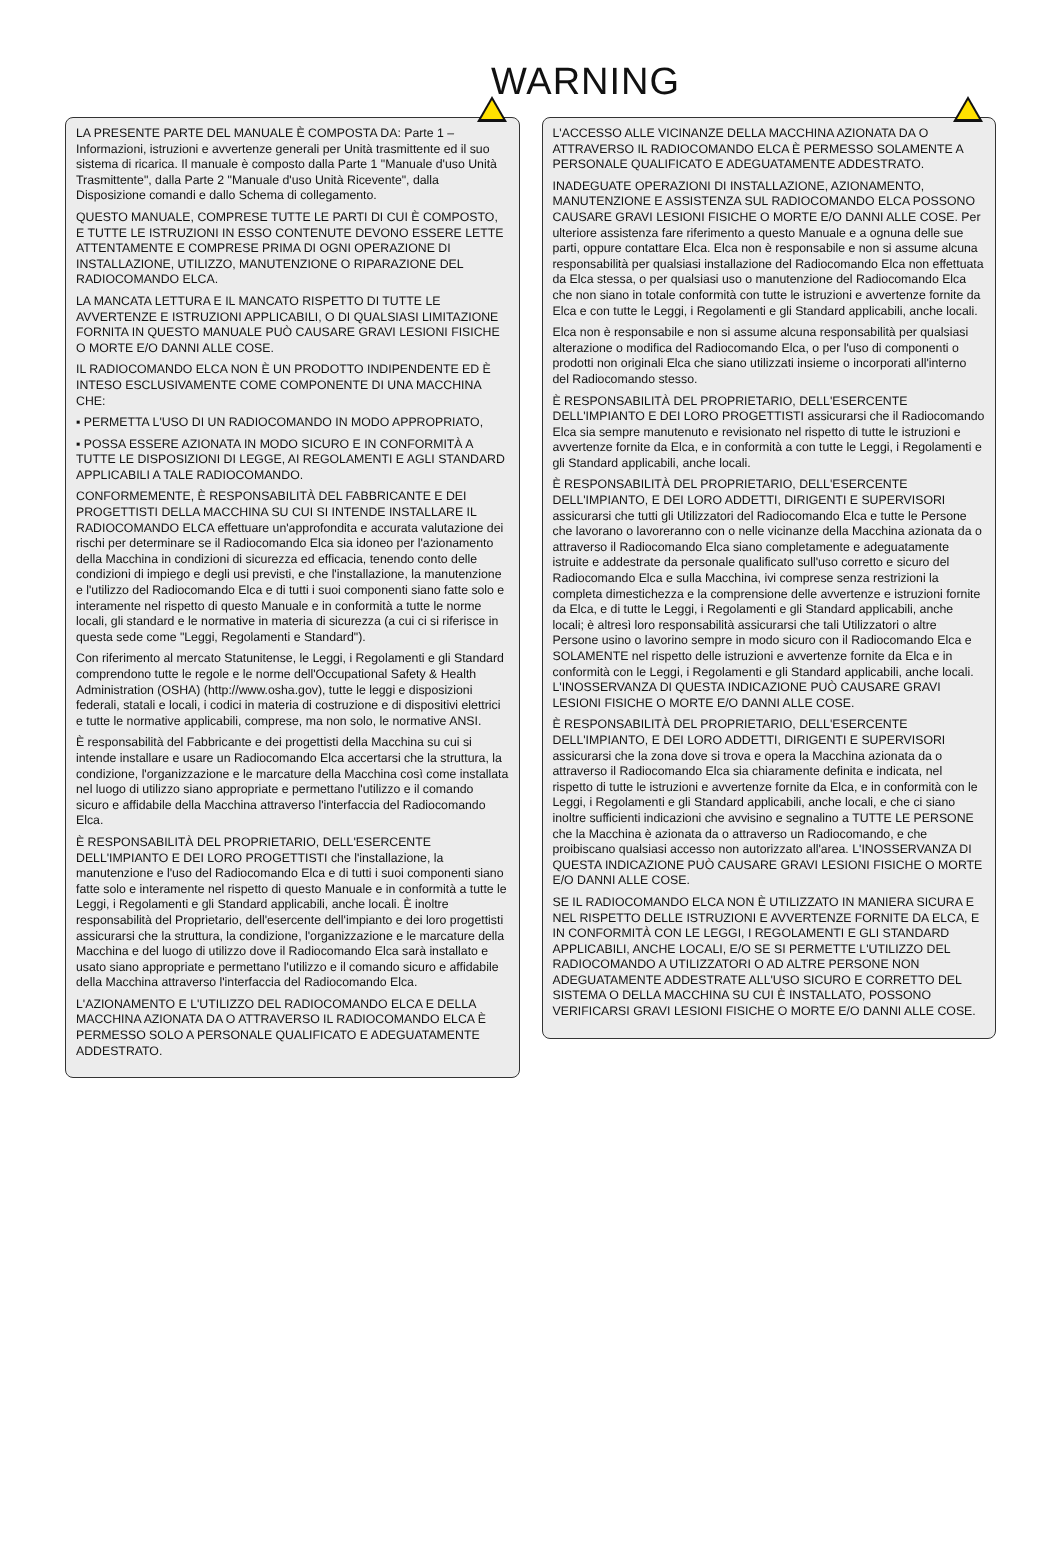WARNING
LA PRESENTE PARTE DEL MANUALE È COMPOSTA DA: Parte 1 – Informazioni, istruzioni e avvertenze generali per Unità trasmittente ed il suo sistema di ricarica. Il manuale è composto dalla Parte 1 "Manuale d'uso Unità Trasmittente", dalla Parte 2 "Manuale d'uso Unità Ricevente", dalla Disposizione comandi e dallo Schema di collegamento.
QUESTO MANUALE, COMPRESE TUTTE LE PARTI DI CUI È COMPOSTO, E TUTTE LE ISTRUZIONI IN ESSO CONTENUTE DEVONO ESSERE LETTE ATTENTAMENTE E COMPRESE PRIMA DI OGNI OPERAZIONE DI INSTALLAZIONE, UTILIZZO, MANUTENZIONE O RIPARAZIONE DEL RADIOCOMANDO ELCA.
LA MANCATA LETTURA E IL MANCATO RISPETTO DI TUTTE LE AVVERTENZE E ISTRUZIONI APPLICABILI, O DI QUALSIASI LIMITAZIONE FORNITA IN QUESTO MANUALE PUÒ CAUSARE GRAVI LESIONI FISICHE O MORTE E/O DANNI ALLE COSE.
IL RADIOCOMANDO ELCA NON È UN PRODOTTO INDIPENDENTE ED È INTESO ESCLUSIVAMENTE COME COMPONENTE DI UNA MACCHINA CHE:
▪ PERMETTA L'USO DI UN RADIOCOMANDO IN MODO APPROPRIATO,
▪ POSSA ESSERE AZIONATA IN MODO SICURO E IN CONFORMITÀ A TUTTE LE DISPOSIZIONI DI LEGGE, AI REGOLAMENTI E AGLI STANDARD APPLICABILI A TALE RADIOCOMANDO.
CONFORMEMENTE, È RESPONSABILITÀ DEL FABBRICANTE E DEI PROGETTISTI DELLA MACCHINA SU CUI SI INTENDE INSTALLARE IL RADIOCOMANDO ELCA effettuare un'approfondita e accurata valutazione dei rischi per determinare se il Radiocomando Elca sia idoneo per l'azionamento della Macchina in condizioni di sicurezza ed efficacia, tenendo conto delle condizioni di impiego e degli usi previsti, e che l'installazione, la manutenzione e l'utilizzo del Radiocomando Elca e di tutti i suoi componenti siano fatte solo e interamente nel rispetto di questo Manuale e in conformità a tutte le norme locali, gli standard e le normative in materia di sicurezza (a cui ci si riferisce in questa sede come "Leggi, Regolamenti e Standard").
Con riferimento al mercato Statunitense, le Leggi, i Regolamenti e gli Standard comprendono tutte le regole e le norme dell'Occupational Safety & Health Administration (OSHA) (http://www.osha.gov), tutte le leggi e disposizioni federali, statali e locali, i codici in materia di costruzione e di dispositivi elettrici e tutte le normative applicabili, comprese, ma non solo, le normative ANSI.
È responsabilità del Fabbricante e dei progettisti della Macchina su cui si intende installare e usare un Radiocomando Elca accertarsi che la struttura, la condizione, l'organizzazione e le marcature della Macchina così come installata nel luogo di utilizzo siano appropriate e permettano l'utilizzo e il comando sicuro e affidabile della Macchina attraverso l'interfaccia del Radiocomando Elca.
È RESPONSABILITÀ DEL PROPRIETARIO, DELL'ESERCENTE DELL'IMPIANTO E DEI LORO PROGETTISTI che l'installazione, la manutenzione e l'uso del Radiocomando Elca e di tutti i suoi componenti siano fatte solo e interamente nel rispetto di questo Manuale e in conformità a tutte le Leggi, i Regolamenti e gli Standard applicabili, anche locali. È inoltre responsabilità del Proprietario, dell'esercente dell'impianto e dei loro progettisti assicurarsi che la struttura, la condizione, l'organizzazione e le marcature della Macchina e del luogo di utilizzo dove il Radiocomando Elca sarà installato e usato siano appropriate e permettano l'utilizzo e il comando sicuro e affidabile della Macchina attraverso l'interfaccia del Radiocomando Elca.
L'AZIONAMENTO E L'UTILIZZO DEL RADIOCOMANDO ELCA E DELLA MACCHINA AZIONATA DA O ATTRAVERSO IL RADIOCOMANDO ELCA È PERMESSO SOLO A PERSONALE QUALIFICATO E ADEGUATAMENTE ADDESTRATO.
L'ACCESSO ALLE VICINANZE DELLA MACCHINA AZIONATA DA O ATTRAVERSO IL RADIOCOMANDO ELCA È PERMESSO SOLAMENTE A PERSONALE QUALIFICATO E ADEGUATAMENTE ADDESTRATO.
INADEGUATE OPERAZIONI DI INSTALLAZIONE, AZIONAMENTO, MANUTENZIONE E ASSISTENZA SUL RADIOCOMANDO ELCA POSSONO CAUSARE GRAVI LESIONI FISICHE O MORTE E/O DANNI ALLE COSE. Per ulteriore assistenza fare riferimento a questo Manuale e a ognuna delle sue parti, oppure contattare Elca. Elca non è responsabile e non si assume alcuna responsabilità per qualsiasi installazione del Radiocomando Elca non effettuata da Elca stessa, o per qualsiasi uso o manutenzione del Radiocomando Elca che non siano in totale conformità con tutte le istruzioni e avvertenze fornite da Elca e con tutte le Leggi, i Regolamenti e gli Standard applicabili, anche locali.
Elca non è responsabile e non si assume alcuna responsabilità per qualsiasi alterazione o modifica del Radiocomando Elca, o per l'uso di componenti o prodotti non originali Elca che siano utilizzati insieme o incorporati all'interno del Radiocomando stesso.
È RESPONSABILITÀ DEL PROPRIETARIO, DELL'ESERCENTE DELL'IMPIANTO E DEI LORO PROGETTISTI assicurarsi che il Radiocomando Elca sia sempre manutenuto e revisionato nel rispetto di tutte le istruzioni e avvertenze fornite da Elca, e in conformità a con tutte le Leggi, i Regolamenti e gli Standard applicabili, anche locali.
È RESPONSABILITÀ DEL PROPRIETARIO, DELL'ESERCENTE DELL'IMPIANTO, E DEI LORO ADDETTI, DIRIGENTI E SUPERVISORI assicurarsi che tutti gli Utilizzatori del Radiocomando Elca e tutte le Persone che lavorano o lavoreranno con o nelle vicinanze della Macchina azionata da o attraverso il Radiocomando Elca siano completamente e adeguatamente istruite e addestrate da personale qualificato sull'uso corretto e sicuro del Radiocomando Elca e sulla Macchina, ivi comprese senza restrizioni la completa dimestichezza e la comprensione delle avvertenze e istruzioni fornite da Elca, e di tutte le Leggi, i Regolamenti e gli Standard applicabili, anche locali; è altresì loro responsabilità assicurarsi che tali Utilizzatori o altre Persone usino o lavorino sempre in modo sicuro con il Radiocomando Elca e SOLAMENTE nel rispetto delle istruzioni e avvertenze fornite da Elca e in conformità con le Leggi, i Regolamenti e gli Standard applicabili, anche locali. L'INOSSERVANZA DI QUESTA INDICAZIONE PUÒ CAUSARE GRAVI LESIONI FISICHE O MORTE E/O DANNI ALLE COSE.
È RESPONSABILITÀ DEL PROPRIETARIO, DELL'ESERCENTE DELL'IMPIANTO, E DEI LORO ADDETTI, DIRIGENTI E SUPERVISORI assicurarsi che la zona dove si trova e opera la Macchina azionata da o attraverso il Radiocomando Elca sia chiaramente definita e indicata, nel rispetto di tutte le istruzioni e avvertenze fornite da Elca, e in conformità con le Leggi, i Regolamenti e gli Standard applicabili, anche locali, e che ci siano inoltre sufficienti indicazioni che avvisino e segnalino a TUTTE LE PERSONE che la Macchina è azionata da o attraverso un Radiocomando, e che proibiscano qualsiasi accesso non autorizzato all'area. L'INOSSERVANZA DI QUESTA INDICAZIONE PUÒ CAUSARE GRAVI LESIONI FISICHE O MORTE E/O DANNI ALLE COSE.
SE IL RADIOCOMANDO ELCA NON È UTILIZZATO IN MANIERA SICURA E NEL RISPETTO DELLE ISTRUZIONI E AVVERTENZE FORNITE DA ELCA, E IN CONFORMITÀ CON LE LEGGI, I REGOLAMENTI E GLI STANDARD APPLICABILI, ANCHE LOCALI, E/O SE SI PERMETTE L'UTILIZZO DEL RADIOCOMANDO A UTILIZZATORI O AD ALTRE PERSONE NON ADEGUATAMENTE ADDESTRATE ALL'USO SICURO E CORRETTO DEL SISTEMA O DELLA MACCHINA SU CUI È INSTALLATO, POSSONO VERIFICARSI GRAVI LESIONI FISICHE O MORTE E/O DANNI ALLE COSE.